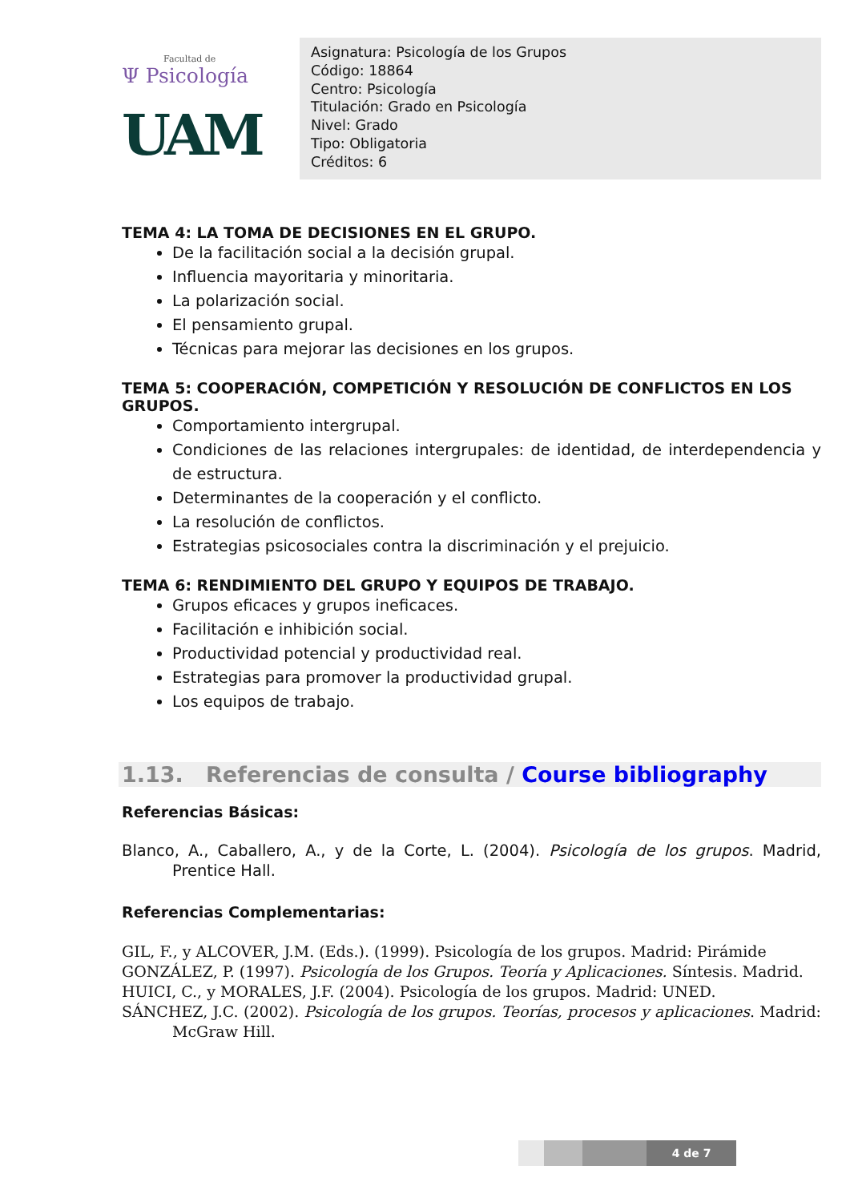Facultad de
Ψ Psicología
UAM
Asignatura: Psicología de los Grupos
Código: 18864
Centro: Psicología
Titulación: Grado en Psicología
Nivel: Grado
Tipo: Obligatoria
Créditos: 6
TEMA 4: LA TOMA DE DECISIONES EN EL GRUPO.
De la facilitación social a la decisión grupal.
Influencia mayoritaria y minoritaria.
La polarización social.
El pensamiento grupal.
Técnicas para mejorar las decisiones en los grupos.
TEMA 5: COOPERACIÓN, COMPETICIÓN Y RESOLUCIÓN DE CONFLICTOS EN LOS GRUPOS.
Comportamiento intergrupal.
Condiciones de las relaciones intergrupales: de identidad, de interdependencia y de estructura.
Determinantes de la cooperación y el conflicto.
La resolución de conflictos.
Estrategias psicosociales contra la discriminación y el prejuicio.
TEMA 6: RENDIMIENTO DEL GRUPO Y EQUIPOS DE TRABAJO.
Grupos eficaces y grupos ineficaces.
Facilitación e inhibición social.
Productividad potencial y productividad real.
Estrategias para promover la productividad grupal.
Los equipos de trabajo.
1.13. Referencias de consulta / Course bibliography
Referencias Básicas:
Blanco, A., Caballero, A., y de la Corte, L. (2004). Psicología de los grupos. Madrid, Prentice Hall.
Referencias Complementarias:
GIL, F., y ALCOVER, J.M. (Eds.). (1999). Psicología de los grupos. Madrid: Pirámide
GONZÁLEZ, P. (1997). Psicología de los Grupos. Teoría y Aplicaciones. Síntesis. Madrid.
HUICI, C., y MORALES, J.F. (2004). Psicología de los grupos. Madrid: UNED.
SÁNCHEZ, J.C. (2002). Psicología de los grupos. Teorías, procesos y aplicaciones. Madrid: McGraw Hill.
4 de 7